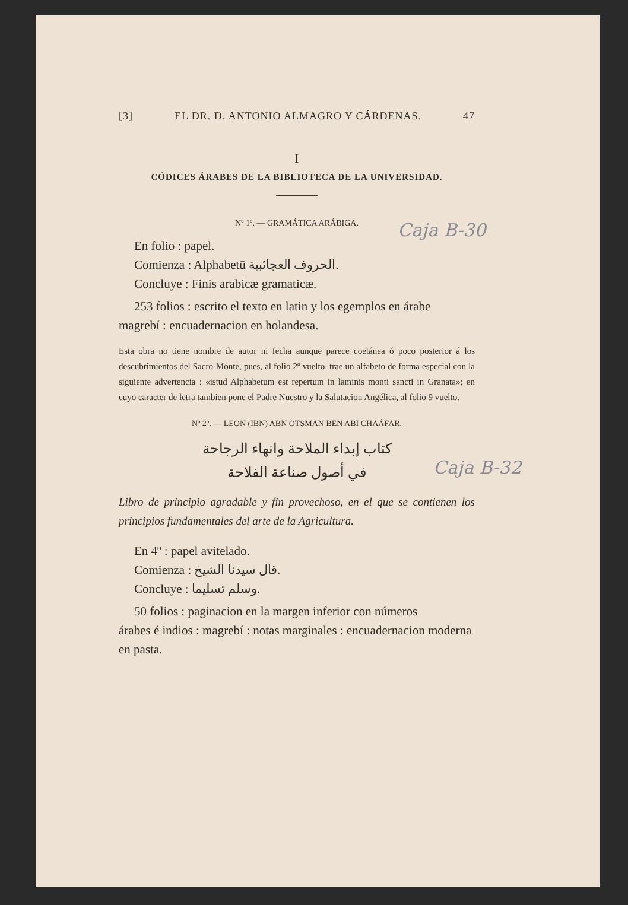Caja B-30
Caja B-32
[3] EL DR. D. ANTONIO ALMAGRO Y CÁRDENAS. 47
I
CÓDICES ÁRABES DE LA BIBLIOTECA DE LA UNIVERSIDAD.
Nº 1º. — GRAMÁTICA ARÁBIGA.
En folio : papel.
Comienza : Alphabetū الحروف العجائبية.
Concluye : Finis arabicæ gramaticæ.
253 folios : escrito el texto en latin y los egemplos en árabe
magrebí : encuadernacion en holandesa.
Esta obra no tiene nombre de autor ni fecha aunque parece coetánea ó poco posterior á los descubrimientos del Sacro-Monte, pues, al folio 2º vuelto, trae un alfabeto de forma especial con la siguiente advertencia : «istud Alphabetum est repertum in laminis monti sancti in Granata»; en cuyo caracter de letra tambien pone el Padre Nuestro y la Salutacion Angélica, al folio 9 vuelto.
Nº 2º. — LEON (IBN) ABN OTSMAN BEN ABI CHAÁFAR.
كتاب إبداء الملاحة وانهاء الرجاحة
في أصول صناعة الفلاحة
Libro de principio agradable y fin provechoso, en el que se contienen los principios fundamentales del arte de la Agricultura.
En 4º : papel avitelado.
Comienza : قال سيدنا الشيخ.
Concluye : وسلم تسليما.
50 folios : paginacion en la margen inferior con números
árabes é indios : magrebí : notas marginales : encuadernacion moderna en pasta.